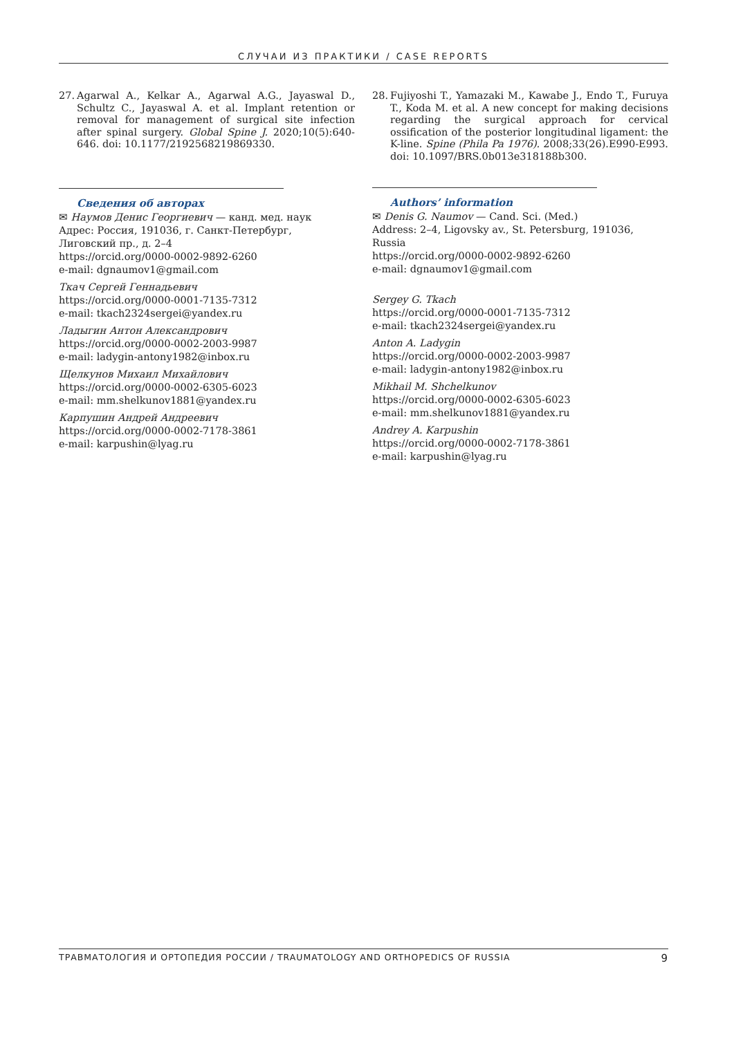СЛУЧАИ ИЗ ПРАКТИКИ / CASE REPORTS
27. Agarwal A., Kelkar A., Agarwal A.G., Jayaswal D., Schultz C., Jayaswal A. et al. Implant retention or removal for management of surgical site infection after spinal surgery. Global Spine J. 2020;10(5):640-646. doi: 10.1177/2192568219869330.
Сведения об авторах
✉ Наумов Денис Георгиевич — канд. мед. наук
Адрес: Россия, 191036, г. Санкт-Петербург,
Лиговский пр., д. 2–4
https://orcid.org/0000-0002-9892-6260
e-mail: dgnaumov1@gmail.com
Ткач Сергей Геннадьевич
https://orcid.org/0000-0001-7135-7312
e-mail: tkach2324sergei@yandex.ru
Ладыгин Антон Александрович
https://orcid.org/0000-0002-2003-9987
e-mail: ladygin-antony1982@inbox.ru
Щелкунов Михаил Михайлович
https://orcid.org/0000-0002-6305-6023
e-mail: mm.shelkunov1881@yandex.ru
Карпушин Андрей Андреевич
https://orcid.org/0000-0002-7178-3861
e-mail: karpushin@lyag.ru
28. Fujiyoshi T., Yamazaki M., Kawabe J., Endo T., Furuya T., Koda M. et al. A new concept for making decisions regarding the surgical approach for cervical ossification of the posterior longitudinal ligament: the K-line. Spine (Phila Pa 1976). 2008;33(26).E990-E993. doi: 10.1097/BRS.0b013e318188b300.
Authors’ information
✉ Denis G. Naumov — Cand. Sci. (Med.)
Address: 2–4, Ligovsky av., St. Petersburg, 191036, Russia
https://orcid.org/0000-0002-9892-6260
e-mail: dgnaumov1@gmail.com
Sergey G. Tkach
https://orcid.org/0000-0001-7135-7312
e-mail: tkach2324sergei@yandex.ru
Anton A. Ladygin
https://orcid.org/0000-0002-2003-9987
e-mail: ladygin-antony1982@inbox.ru
Mikhail M. Shchelkunov
https://orcid.org/0000-0002-6305-6023
e-mail: mm.shelkunov1881@yandex.ru
Andrey A. Karpushin
https://orcid.org/0000-0002-7178-3861
e-mail: karpushin@lyag.ru
ТРАВМАТОЛОГИЯ И ОРТОПЕДИЯ РОССИИ / TRAUMATOLOGY AND ORTHOPEDICS OF RUSSIA 9